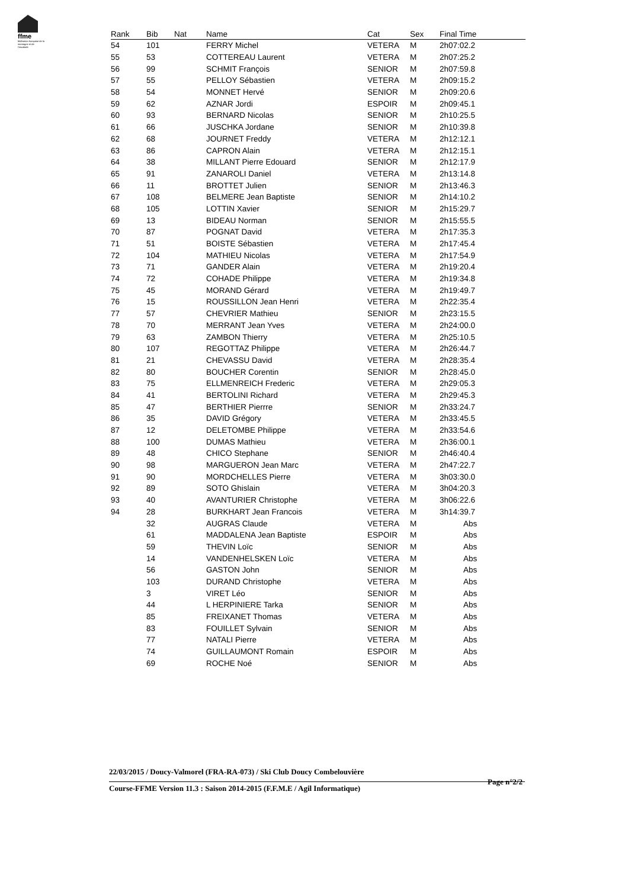ffme
fédération française de la montagne et de l'escalade
| Rank | Bib | Nat | Name | Cat | Sex | Final Time |
| --- | --- | --- | --- | --- | --- | --- |
| 54 | 101 | | FERRY Michel | VETERA | M | 2h07:02.2 |
| 55 | 53 | | COTTEREAU Laurent | VETERA | M | 2h07:25.2 |
| 56 | 99 | | SCHMIT François | SENIOR | M | 2h07:59.8 |
| 57 | 55 | | PELLOY Sébastien | VETERA | M | 2h09:15.2 |
| 58 | 54 | | MONNET Hervé | SENIOR | M | 2h09:20.6 |
| 59 | 62 | | AZNAR Jordi | ESPOIR | M | 2h09:45.1 |
| 60 | 93 | | BERNARD Nicolas | SENIOR | M | 2h10:25.5 |
| 61 | 66 | | JUSCHKA Jordane | SENIOR | M | 2h10:39.8 |
| 62 | 68 | | JOURNET Freddy | VETERA | M | 2h12:12.1 |
| 63 | 86 | | CAPRON Alain | VETERA | M | 2h12:15.1 |
| 64 | 38 | | MILLANT Pierre Edouard | SENIOR | M | 2h12:17.9 |
| 65 | 91 | | ZANAROLI Daniel | VETERA | M | 2h13:14.8 |
| 66 | 11 | | BROTTET Julien | SENIOR | M | 2h13:46.3 |
| 67 | 108 | | BELMERE Jean Baptiste | SENIOR | M | 2h14:10.2 |
| 68 | 105 | | LOTTIN Xavier | SENIOR | M | 2h15:29.7 |
| 69 | 13 | | BIDEAU Norman | SENIOR | M | 2h15:55.5 |
| 70 | 87 | | POGNAT David | VETERA | M | 2h17:35.3 |
| 71 | 51 | | BOISTE Sébastien | VETERA | M | 2h17:45.4 |
| 72 | 104 | | MATHIEU Nicolas | VETERA | M | 2h17:54.9 |
| 73 | 71 | | GANDER Alain | VETERA | M | 2h19:20.4 |
| 74 | 72 | | COHADE Philippe | VETERA | M | 2h19:34.8 |
| 75 | 45 | | MORAND Gérard | VETERA | M | 2h19:49.7 |
| 76 | 15 | | ROUSSILLON Jean Henri | VETERA | M | 2h22:35.4 |
| 77 | 57 | | CHEVRIER Mathieu | SENIOR | M | 2h23:15.5 |
| 78 | 70 | | MERRANT Jean Yves | VETERA | M | 2h24:00.0 |
| 79 | 63 | | ZAMBON Thierry | VETERA | M | 2h25:10.5 |
| 80 | 107 | | REGOTTAZ Philippe | VETERA | M | 2h26:44.7 |
| 81 | 21 | | CHEVASSU David | VETERA | M | 2h28:35.4 |
| 82 | 80 | | BOUCHER Corentin | SENIOR | M | 2h28:45.0 |
| 83 | 75 | | ELLMENREICH Frederic | VETERA | M | 2h29:05.3 |
| 84 | 41 | | BERTOLINI Richard | VETERA | M | 2h29:45.3 |
| 85 | 47 | | BERTHIER Pierrre | SENIOR | M | 2h33:24.7 |
| 86 | 35 | | DAVID Grégory | VETERA | M | 2h33:45.5 |
| 87 | 12 | | DELETOMBE Philippe | VETERA | M | 2h33:54.6 |
| 88 | 100 | | DUMAS Mathieu | VETERA | M | 2h36:00.1 |
| 89 | 48 | | CHICO Stephane | SENIOR | M | 2h46:40.4 |
| 90 | 98 | | MARGUERON Jean Marc | VETERA | M | 2h47:22.7 |
| 91 | 90 | | MORDCHELLES Pierre | VETERA | M | 3h03:30.0 |
| 92 | 89 | | SOTO Ghislain | VETERA | M | 3h04:20.3 |
| 93 | 40 | | AVANTURIER Christophe | VETERA | M | 3h06:22.6 |
| 94 | 28 | | BURKHART Jean Francois | VETERA | M | 3h14:39.7 |
| | 32 | | AUGRAS Claude | VETERA | M | Abs |
| | 61 | | MADDALENA Jean Baptiste | ESPOIR | M | Abs |
| | 59 | | THEVIN Loïc | SENIOR | M | Abs |
| | 14 | | VANDENHELSKEN Loïc | VETERA | M | Abs |
| | 56 | | GASTON John | SENIOR | M | Abs |
| | 103 | | DURAND Christophe | VETERA | M | Abs |
| | 3 | | VIRET Léo | SENIOR | M | Abs |
| | 44 | | L HERPINIERE Tarka | SENIOR | M | Abs |
| | 85 | | FREIXANET Thomas | VETERA | M | Abs |
| | 83 | | FOUILLET Sylvain | SENIOR | M | Abs |
| | 77 | | NATALI Pierre | VETERA | M | Abs |
| | 74 | | GUILLAUMONT Romain | ESPOIR | M | Abs |
| | 69 | | ROCHE Noé | SENIOR | M | Abs |
22/03/2015 / Doucy-Valmorel (FRA-RA-073) / Ski Club Doucy Combelouvière
Page n°2/2
Course-FFME Version 11.3 : Saison 2014-2015 (F.F.M.E / Agil Informatique)